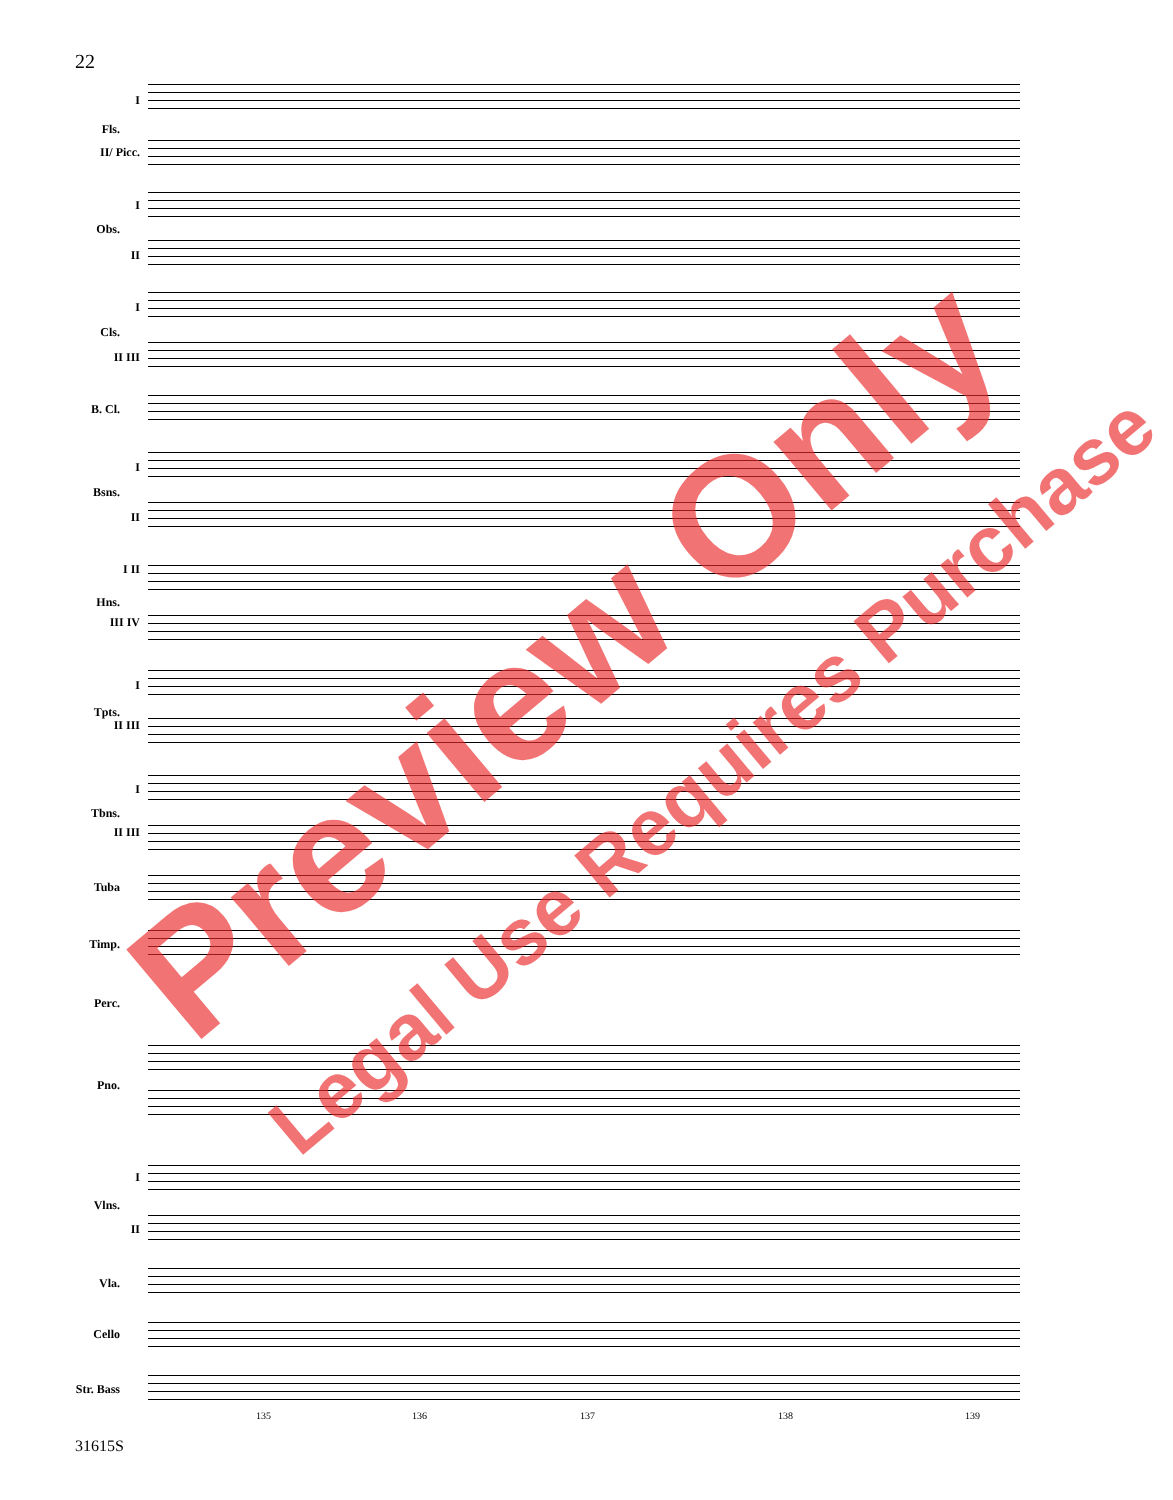22
I
Fls.
II/ Picc.
I
Obs.
II
I
Cls.
II III
B. Cl.
I
Bsns.
II
I II
Hns.
III IV
I
Tpts.
II III
I
Tbns.
II III
Tuba
Timp.
Perc.
Pno.
I
Vlns.
II
Vla.
Cello
Str. Bass
135 136 137 138 139
31615S
Preview Only
Legal Use Requires Purchase